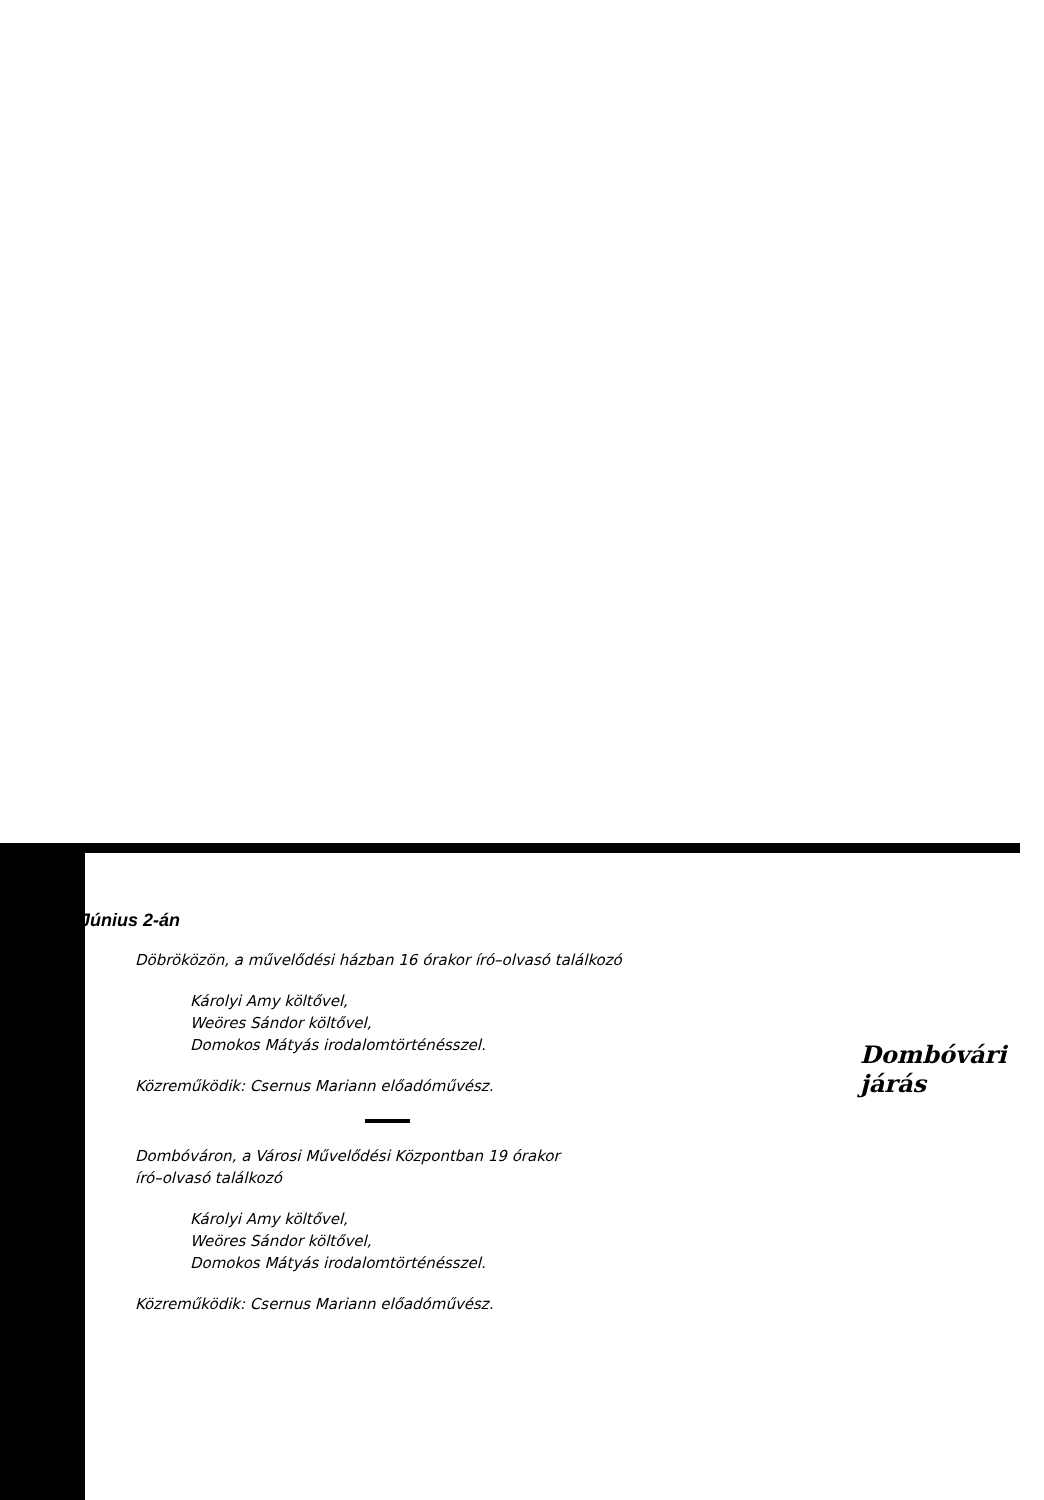Június 2-án
Döbröközön, a művelődési házban 16 órakor író–olvasó találkozó
Károlyi Amy költővel,
Weöres Sándor költővel,
Domokos Mátyás irodalomtörténésszel.
Közreműködik: Csernus Mariann előadóművész.
Dombóváron, a Városi Művelődési Központban 19 órakor
író–olvasó találkozó
Károlyi Amy költővel,
Weöres Sándor költővel,
Domokos Mátyás irodalomtörténésszel.
Közreműködik: Csernus Mariann előadóművész.
Dombóvári járás